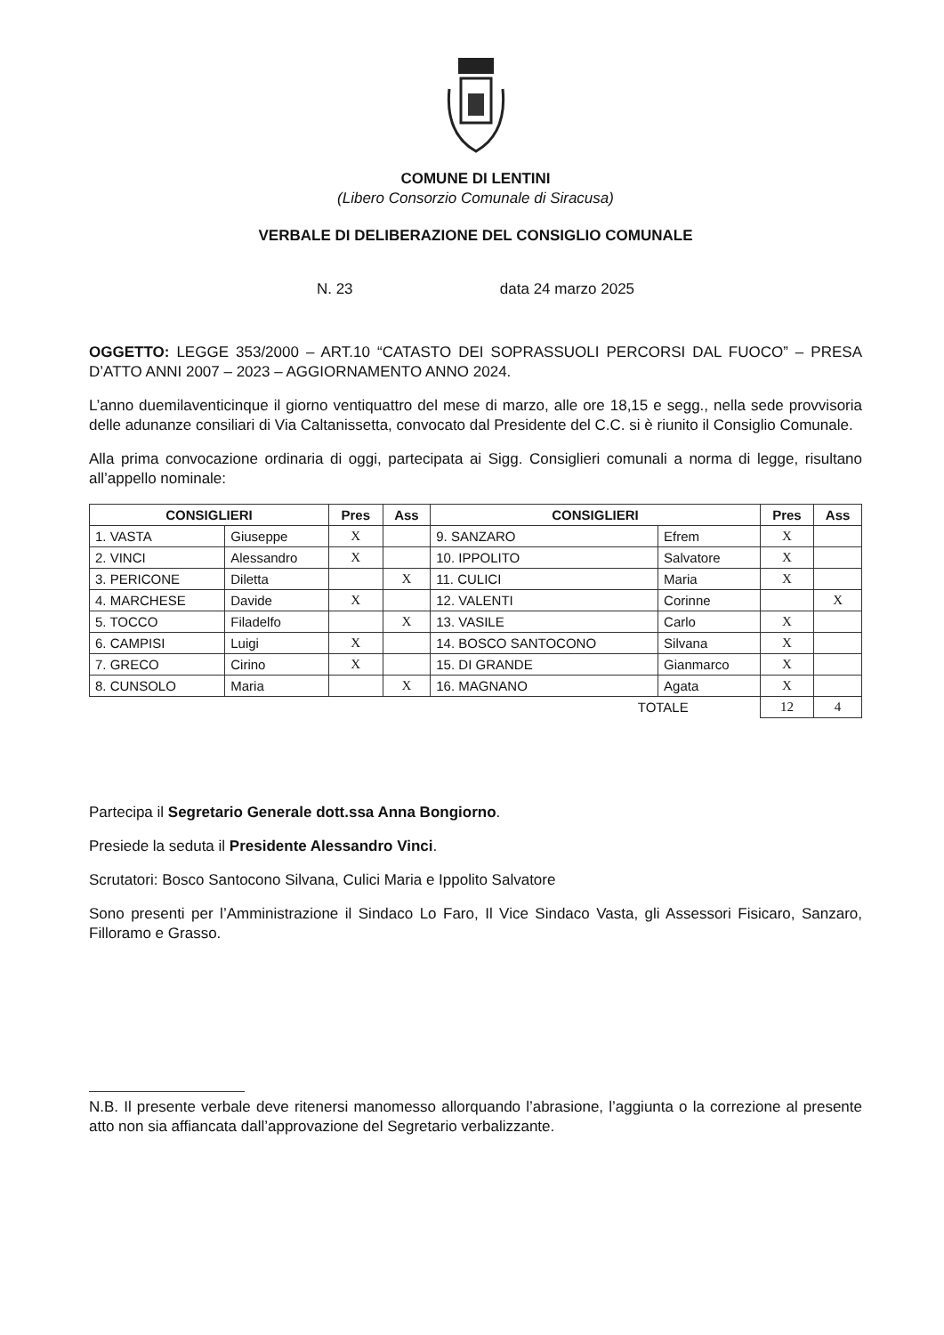COMUNE DI LENTINI
(Libero Consorzio Comunale di Siracusa)
VERBALE DI DELIBERAZIONE DEL CONSIGLIO COMUNALE
N. 23 data 24 marzo 2025
OGGETTO: LEGGE 353/2000 – ART.10 “CATASTO DEI SOPRASSUOLI PERCORSI DAL FUOCO” – PRESA D’ATTO ANNI 2007 – 2023 – AGGIORNAMENTO ANNO 2024.
L’anno duemilaventicinque il giorno ventiquattro del mese di marzo, alle ore 18,15 e segg., nella sede provvisoria delle adunanze consiliari di Via Caltanissetta, convocato dal Presidente del C.C. si è riunito il Consiglio Comunale.
Alla prima convocazione ordinaria di oggi, partecipata ai Sigg. Consiglieri comunali a norma di legge, risultano all’appello nominale:
| CONSIGLIERI | | Pres | Ass | CONSIGLIERI | | Pres | Ass |
| --- | --- | --- | --- | --- | --- | --- | --- |
| 1. VASTA | Giuseppe | X | | 9. SANZARO | Efrem | X | |
| 2. VINCI | Alessandro | X | | 10. IPPOLITO | Salvatore | X | |
| 3. PERICONE | Diletta | | X | 11. CULICI | Maria | X | |
| 4. MARCHESE | Davide | X | | 12. VALENTI | Corinne | | X |
| 5. TOCCO | Filadelfo | | X | 13. VASILE | Carlo | X | |
| 6. CAMPISI | Luigi | X | | 14. BOSCO SANTOCONO | Silvana | X | |
| 7. GRECO | Cirino | X | | 15. DI GRANDE | Gianmarco | X | |
| 8. CUNSOLO | Maria | | X | 16. MAGNANO | Agata | X | |
| TOTALE | | | | | | 12 | 4 |
Partecipa il Segretario Generale dott.ssa Anna Bongiorno.
Presiede la seduta il Presidente Alessandro Vinci.
Scrutatori: Bosco Santocono Silvana, Culici Maria e Ippolito Salvatore
Sono presenti per l’Amministrazione il Sindaco Lo Faro, Il Vice Sindaco Vasta, gli Assessori Fisicaro, Sanzaro, Filloramo e Grasso.
N.B. Il presente verbale deve ritenersi manomesso allorquando l’abrasione, l’aggiunta o la correzione al presente atto non sia affiancata dall’approvazione del Segretario verbalizzante.